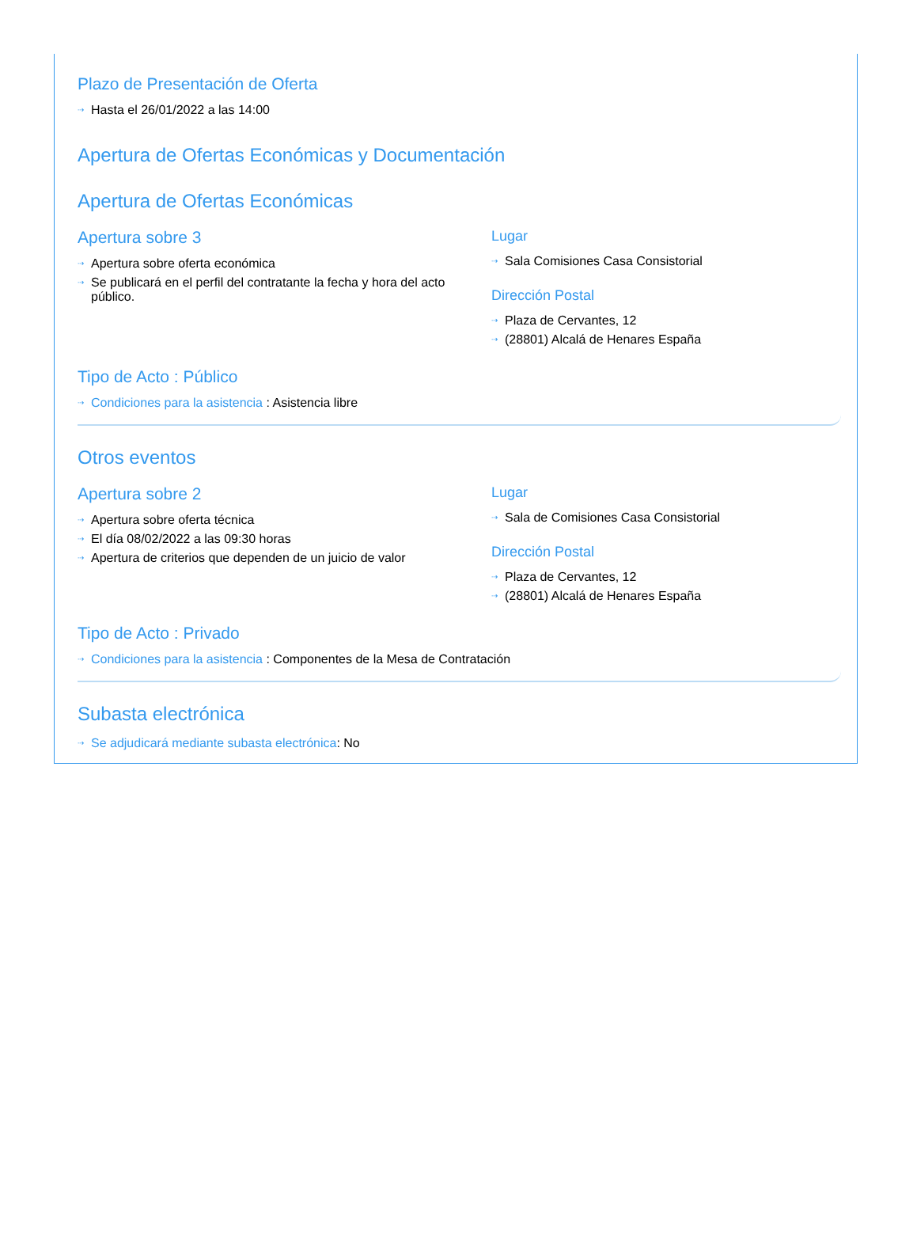Plazo de Presentación de Oferta
⇢ Hasta el 26/01/2022 a las 14:00
Apertura de Ofertas Económicas y Documentación
Apertura de Ofertas Económicas
Apertura sobre 3
⇢ Apertura sobre oferta económica
⇢ Se publicará en el perfil del contratante la fecha y hora del acto público.
Lugar
⇢ Sala Comisiones Casa Consistorial
Dirección Postal
⇢ Plaza de Cervantes, 12
⇢ (28801) Alcalá de Henares España
Tipo de Acto : Público
⇢ Condiciones para la asistencia : Asistencia libre
Otros eventos
Apertura sobre 2
⇢ Apertura sobre oferta técnica
⇢ El día 08/02/2022 a las 09:30 horas
⇢ Apertura de criterios que dependen de un juicio de valor
Lugar
⇢ Sala de Comisiones Casa Consistorial
Dirección Postal
⇢ Plaza de Cervantes, 12
⇢ (28801) Alcalá de Henares España
Tipo de Acto : Privado
⇢ Condiciones para la asistencia : Componentes de la Mesa de Contratación
Subasta electrónica
⇢ Se adjudicará mediante subasta electrónica: No